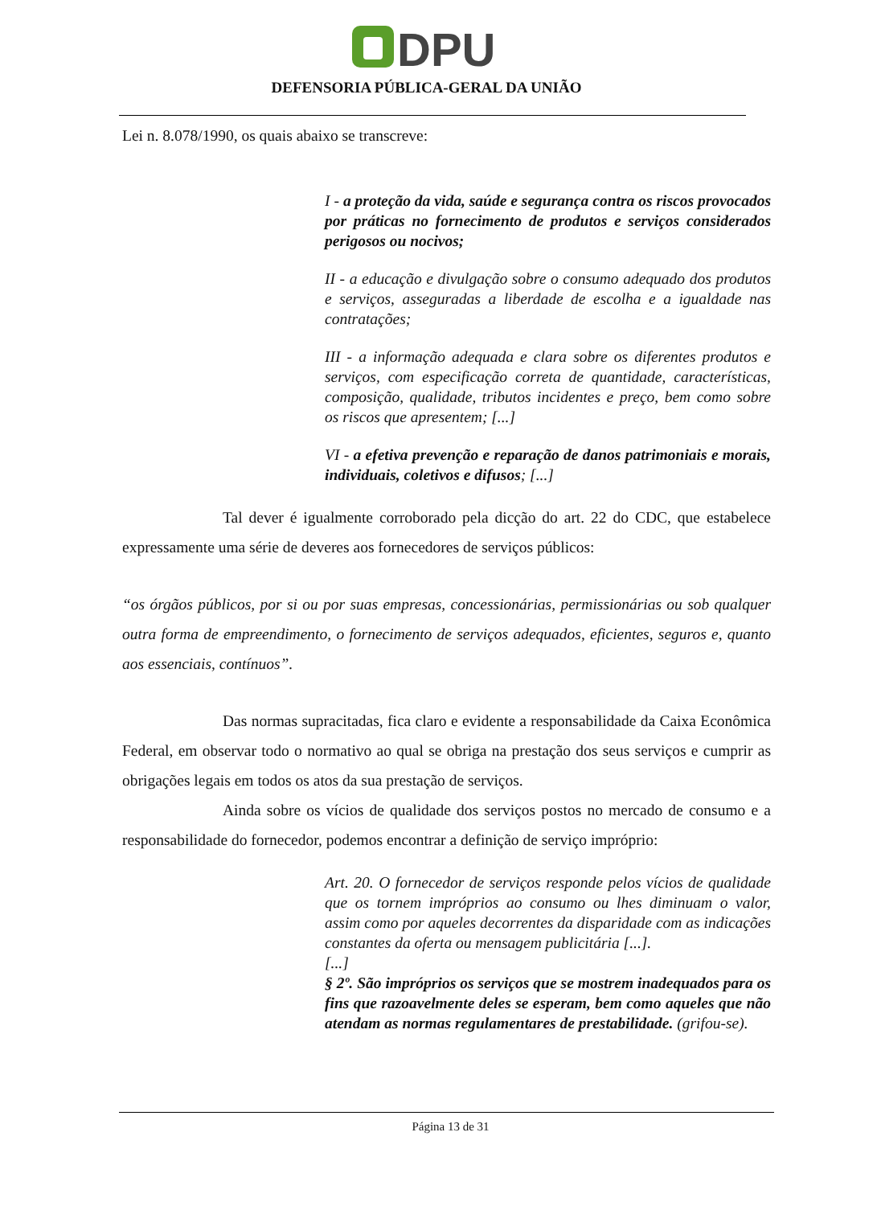DPU
DEFENSORIA PÚBLICA-GERAL DA UNIÃO
Lei n. 8.078/1990, os quais abaixo se transcreve:
I - a proteção da vida, saúde e segurança contra os riscos provocados por práticas no fornecimento de produtos e serviços considerados perigosos ou nocivos;
II - a educação e divulgação sobre o consumo adequado dos produtos e serviços, asseguradas a liberdade de escolha e a igualdade nas contratações;
III - a informação adequada e clara sobre os diferentes produtos e serviços, com especificação correta de quantidade, características, composição, qualidade, tributos incidentes e preço, bem como sobre os riscos que apresentem; [...]
VI - a efetiva prevenção e reparação de danos patrimoniais e morais, individuais, coletivos e difusos; [...]
Tal dever é igualmente corroborado pela dicção do art. 22 do CDC, que estabelece expressamente uma série de deveres aos fornecedores de serviços públicos:
“os órgãos públicos, por si ou por suas empresas, concessionárias, permissionárias ou sob qualquer outra forma de empreendimento, o fornecimento de serviços adequados, eficientes, seguros e, quanto aos essenciais, contínuos”.
Das normas supracitadas, fica claro e evidente a responsabilidade da Caixa Econômica Federal, em observar todo o normativo ao qual se obriga na prestação dos seus serviços e cumprir as obrigações legais em todos os atos da sua prestação de serviços.
Ainda sobre os vícios de qualidade dos serviços postos no mercado de consumo e a responsabilidade do fornecedor, podemos encontrar a definição de serviço impróprio:
Art. 20. O fornecedor de serviços responde pelos vícios de qualidade que os tornem impróprios ao consumo ou lhes diminuam o valor, assim como por aqueles decorrentes da disparidade com as indicações constantes da oferta ou mensagem publicitária [...].
[...]
§ 2º. São impróprios os serviços que se mostrem inadequados para os fins que razoavelmente deles se esperam, bem como aqueles que não atendam as normas regulamentares de prestabilidade. (grifou-se).
Página 13 de 31